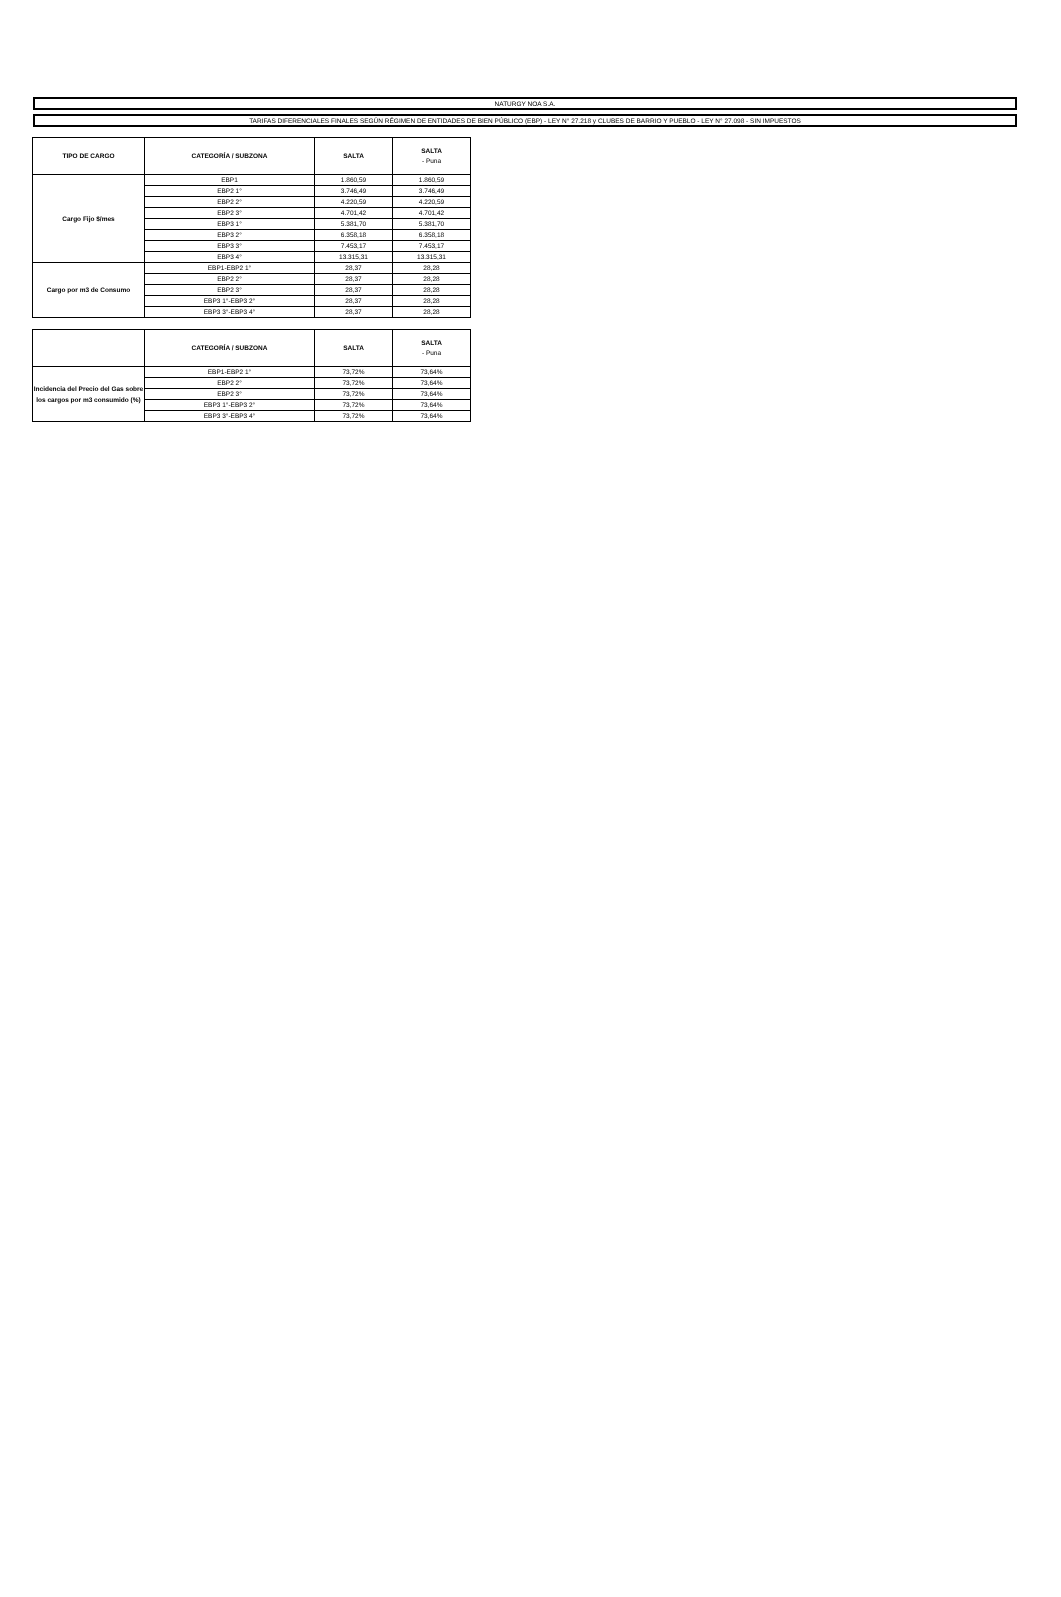NATURGY NOA S.A.
TARIFAS DIFERENCIALES FINALES SEGÚN RÉGIMEN DE ENTIDADES DE BIEN PÚBLICO (EBP) - LEY N° 27.218 y CLUBES DE BARRIO Y PUEBLO - LEY N° 27.098 - SIN IMPUESTOS
| TIPO DE CARGO | CATEGORÍA / SUBZONA | SALTA | SALTA - Puna |
| --- | --- | --- | --- |
| Cargo Fijo $/mes | EBP1 | 1.860,59 | 1.860,59 |
| | EBP2 1° | 3.746,49 | 3.746,49 |
| | EBP2 2° | 4.220,59 | 4.220,59 |
| | EBP2 3° | 4.701,42 | 4.701,42 |
| | EBP3 1° | 5.381,70 | 5.381,70 |
| | EBP3 2° | 6.358,18 | 6.358,18 |
| | EBP3 3° | 7.453,17 | 7.453,17 |
| | EBP3 4° | 13.315,31 | 13.315,31 |
| Cargo por m3 de Consumo | EBP1-EBP2 1° | 28,37 | 28,28 |
| | EBP2 2° | 28,37 | 28,28 |
| | EBP2 3° | 28,37 | 28,28 |
| | EBP3 1°-EBP3 2° | 28,37 | 28,28 |
| | EBP3 3°-EBP3 4° | 28,37 | 28,28 |
| | CATEGORÍA / SUBZONA | SALTA | SALTA - Puna |
| --- | --- | --- | --- |
| Incidencia del Precio del Gas sobre los cargos por m3 consumido (%) | EBP1-EBP2 1° | 73,72% | 73,64% |
| | EBP2 2° | 73,72% | 73,64% |
| | EBP2 3° | 73,72% | 73,64% |
| | EBP3 1°-EBP3 2° | 73,72% | 73,64% |
| | EBP3 3°-EBP3 4° | 73,72% | 73,64% |